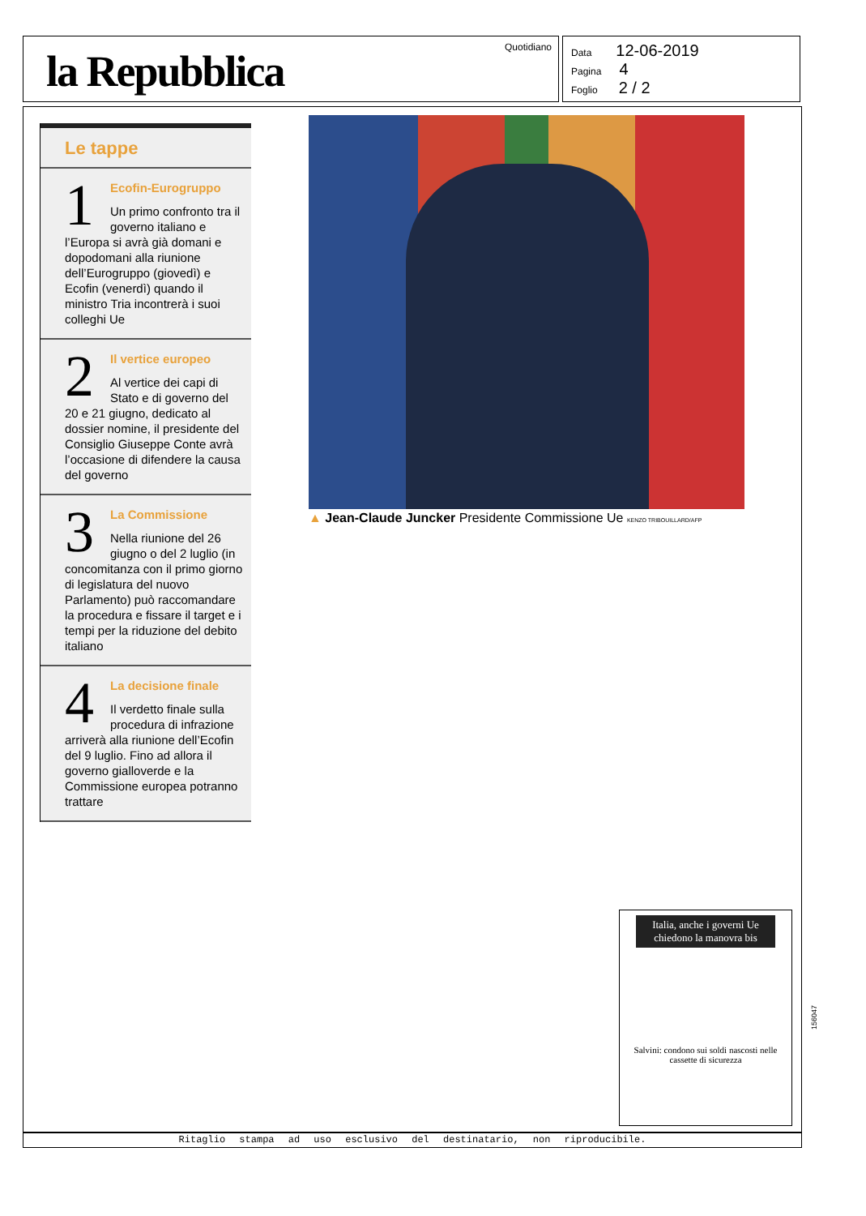la Repubblica
Quotidiano
Data 12-06-2019
Pagina 4
Foglio 2 / 2
Le tappe
1
Ecofin-Eurogruppo
Un primo confronto tra il governo italiano e l’Europa si avrà già domani e dopodomani alla riunione dell’Eurogruppo (giovedì) e Ecofin (venerdì) quando il ministro Tria incontrerà i suoi colleghi Ue
2
Il vertice europeo
Al vertice dei capi di Stato e di governo del 20 e 21 giugno, dedicato al dossier nomine, il presidente del Consiglio Giuseppe Conte avrà l’occasione di difendere la causa del governo
3
La Commissione
Nella riunione del 26 giugno o del 2 luglio (in concomitanza con il primo giorno di legislatura del nuovo Parlamento) può raccomandare la procedura e fissare il target e i tempi per la riduzione del debito italiano
4
La decisione finale
Il verdetto finale sulla procedura di infrazione arriverà alla riunione dell’Ecofin del 9 luglio. Fino ad allora il governo gialloverde e la Commissione europea potranno trattare
▲ Jean-Claude Juncker Presidente Commissione Ue KENZO TRIBOUILLARD/AFP
Italia, anche i governi Ue chiedono la manovra bis
Salvini: condono sui soldi nascosti nelle cassette di sicurezza
156047
Ritaglio stampa ad uso esclusivo del destinatario, non riproducibile.